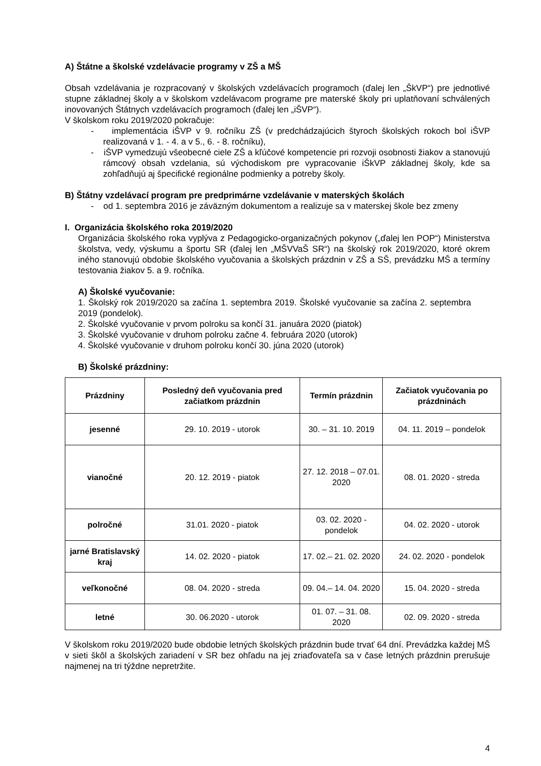A) Štátne a školské vzdelávacie programy v ZŠ a MŠ
Obsah vzdelávania je rozpracovaný v školských vzdelávacích programoch (ďalej len „ŠkVP“) pre jednotlivé stupne základnej školy a v školskom vzdelávacom programe pre materské školy pri uplatňovaní schválených inovovaných Štátnych vzdelávacích programoch (ďalej len „iŠVP“).
V školskom roku 2019/2020 pokračuje:
- implementácia iŠVP v 9. ročníku ZŠ (v predchádzajúcich štyroch školských rokoch bol iŠVP realizovaná v 1. - 4. a v 5., 6. - 8. ročníku),
- iŠVP vymedzujú všeobecné ciele ZŠ a kľúčové kompetencie pri rozvoji osobnosti žiakov a stanovujú rámcový obsah vzdelania, sú východiskom pre vypracovanie iŠkVP základnej školy, kde sa zohľadňujú aj špecifické regionálne podmienky a potreby školy.
B) Štátny vzdelávací program pre predprimárne vzdelávanie v materských školách
- od 1. septembra 2016 je záväzným dokumentom a realizuje sa v materskej škole bez zmeny
I. Organizácia školského roka 2019/2020
Organizácia školského roka vyplýva z Pedagogicko-organizačných pokynov („ďalej len POP“) Ministerstva školstva, vedy, výskumu a športu SR (ďalej len „MŠVVaŠ SR“) na školský rok 2019/2020, ktoré okrem iného stanovujú obdobie školského vyučovania a školských prázdnin v ZŠ a SŠ, prevádzku MŠ a termíny testovania žiakov 5. a 9. ročníka.
A) Školské vyučovanie:
1. Školský rok 2019/2020 sa začína 1. septembra 2019. Školské vyučovanie sa začína 2. septembra 2019 (pondelok).
2. Školské vyučovanie v prvom polroku sa končí 31. januára 2020 (piatok)
3. Školské vyučovanie v druhom polroku začne 4. februára 2020 (utorok)
4. Školské vyučovanie v druhom polroku končí 30. júna 2020 (utorok)
B) Školské prázdniny:
| Prázdniny | Posledný deň vyučovania pred začiatkom prázdnin | Termín prázdnin | Začiatok vyučovania po prázdninách |
| --- | --- | --- | --- |
| jesenné | 29. 10. 2019 - utorok | 30. – 31. 10. 2019 | 04. 11. 2019 – pondelok |
| vianočné | 20. 12. 2019 - piatok | 27. 12. 2018 – 07.01. 2020 | 08. 01. 2020 - streda |
| polročné | 31.01. 2020 - piatok | 03. 02. 2020 - pondelok | 04. 02. 2020 - utorok |
| jarné Bratislavský kraj | 14. 02. 2020 - piatok | 17. 02.– 21. 02. 2020 | 24. 02. 2020 - pondelok |
| veľkonočné | 08. 04. 2020 - streda | 09. 04.– 14. 04. 2020 | 15. 04. 2020 - streda |
| letné | 30. 06.2020 - utorok | 01. 07. – 31. 08. 2020 | 02. 09. 2020 - streda |
V školskom roku 2019/2020 bude obdobie letných školských prázdnin bude trvať 64 dní. Prevádzka každej MŠ v sieti škôl a školských zariadení v SR bez ohľadu na jej zriaďovateľa sa v čase letných prázdnin prerušuje najmenej na tri týždne nepretržite.
4